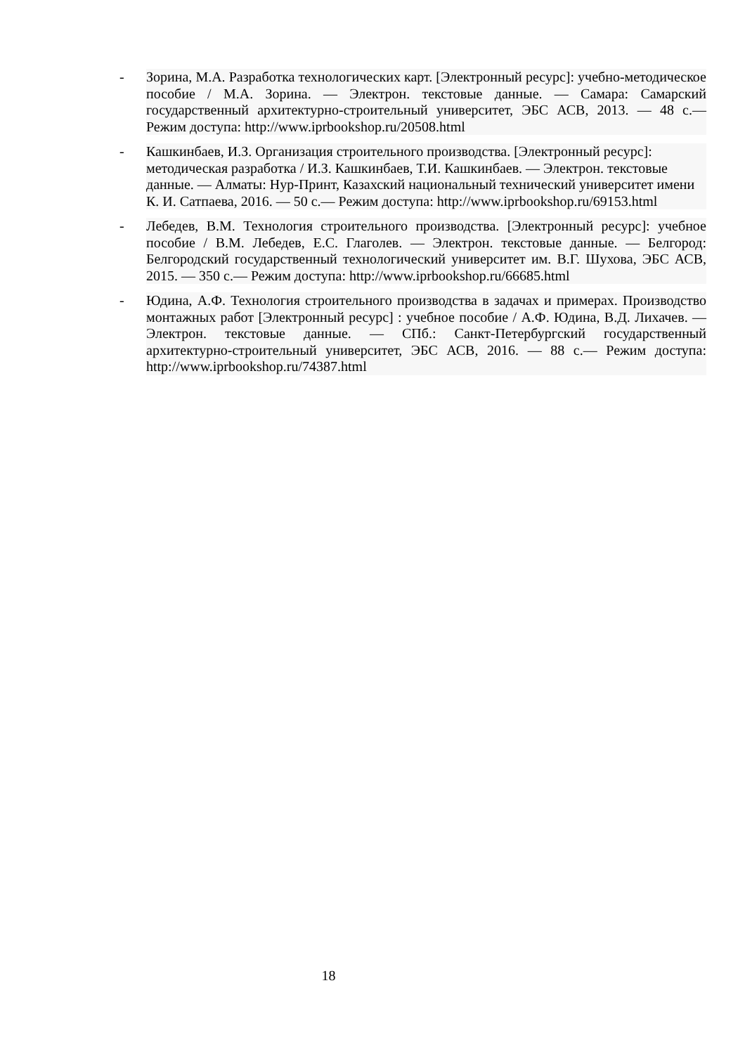- Зорина, М.А. Разработка технологических карт. [Электронный ресурс]: учебно-методическое пособие / М.А. Зорина. — Электрон. текстовые данные. — Самара: Самарский государственный архитектурно-строительный университет, ЭБС АСВ, 2013. — 48 с.— Режим доступа: http://www.iprbookshop.ru/20508.html
- Кашкинбаев, И.З. Организация строительного производства. [Электронный ресурс]: методическая разработка / И.З. Кашкинбаев, Т.И. Кашкинбаев. — Электрон. текстовые данные. — Алматы: Нур-Принт, Казахский национальный технический университет имени К. И. Сатпаева, 2016. — 50 с.— Режим доступа: http://www.iprbookshop.ru/69153.html
- Лебедев, В.М. Технология строительного производства. [Электронный ресурс]: учебное пособие / В.М. Лебедев, Е.С. Глаголев. — Электрон. текстовые данные. — Белгород: Белгородский государственный технологический университет им. В.Г. Шухова, ЭБС АСВ, 2015. — 350 с.— Режим доступа: http://www.iprbookshop.ru/66685.html
- Юдина, А.Ф. Технология строительного производства в задачах и примерах. Производство монтажных работ [Электронный ресурс] : учебное пособие / А.Ф. Юдина, В.Д. Лихачев. — Электрон. текстовые данные. — СПб.: Санкт-Петербургский государственный архитектурно-строительный университет, ЭБС АСВ, 2016. — 88 с.— Режим доступа: http://www.iprbookshop.ru/74387.html
18